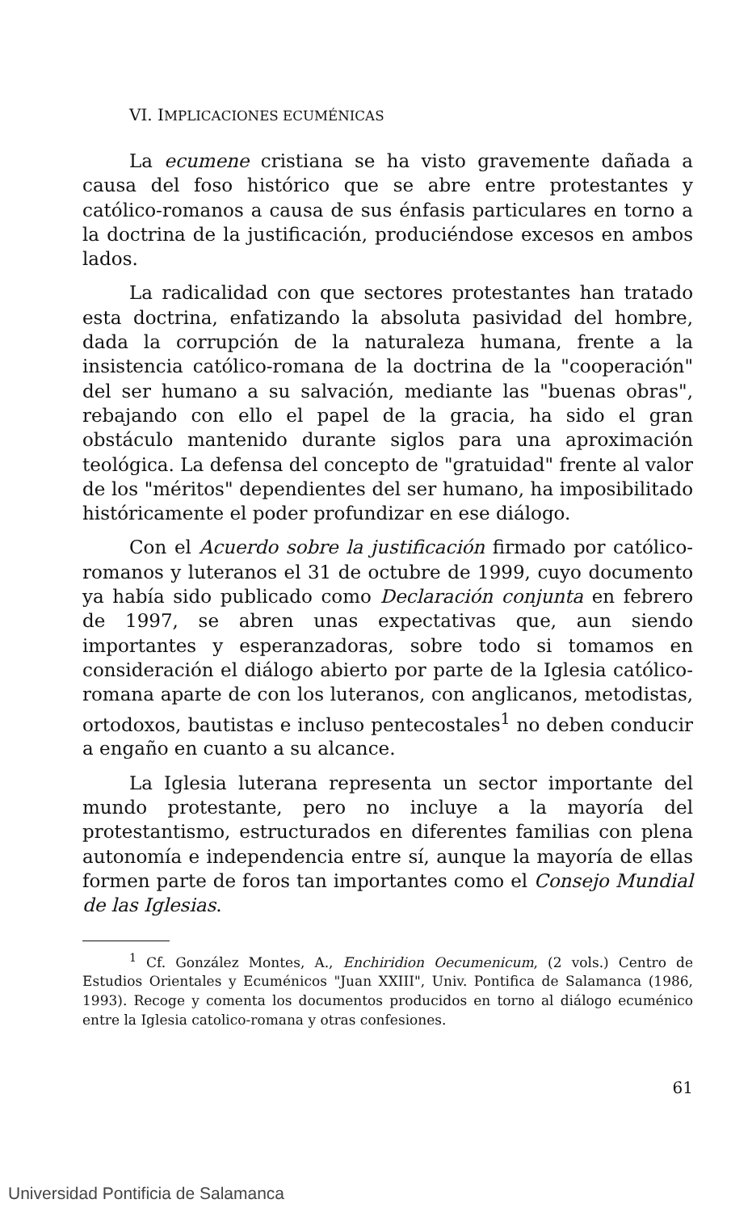VI. IMPLICACIONES ECUMÉNICAS
La ecumene cristiana se ha visto gravemente dañada a causa del foso histórico que se abre entre protestantes y católico-romanos a causa de sus énfasis particulares en torno a la doctrina de la justificación, produciéndose excesos en ambos lados.
La radicalidad con que sectores protestantes han tratado esta doctrina, enfatizando la absoluta pasividad del hombre, dada la corrupción de la naturaleza humana, frente a la insistencia católico-romana de la doctrina de la "cooperación" del ser humano a su salvación, mediante las "buenas obras", rebajando con ello el papel de la gracia, ha sido el gran obstáculo mantenido durante siglos para una aproximación teológica. La defensa del concepto de "gratuidad" frente al valor de los "méritos" dependientes del ser humano, ha imposibilitado históricamente el poder profundizar en ese diálogo.
Con el Acuerdo sobre la justificación firmado por católico-romanos y luteranos el 31 de octubre de 1999, cuyo documento ya había sido publicado como Declaración conjunta en febrero de 1997, se abren unas expectativas que, aun siendo importantes y esperanzadoras, sobre todo si tomamos en consideración el diálogo abierto por parte de la Iglesia católico-romana aparte de con los luteranos, con anglicanos, metodistas, ortodoxos, bautistas e incluso pentecostales<sup>1</sup> no deben conducir a engaño en cuanto a su alcance.
La Iglesia luterana representa un sector importante del mundo protestante, pero no incluye a la mayoría del protestantismo, estructurados en diferentes familias con plena autonomía e independencia entre sí, aunque la mayoría de ellas formen parte de foros tan importantes como el Consejo Mundial de las Iglesias.
<sup>1</sup> Cf. González Montes, A., Enchiridion Oecumenicum, (2 vols.) Centro de Estudios Orientales y Ecuménicos "Juan XXIII", Univ. Pontifica de Salamanca (1986, 1993). Recoge y comenta los documentos producidos en torno al diálogo ecuménico entre la Iglesia catolico-romana y otras confesiones.
61
Universidad Pontificia de Salamanca